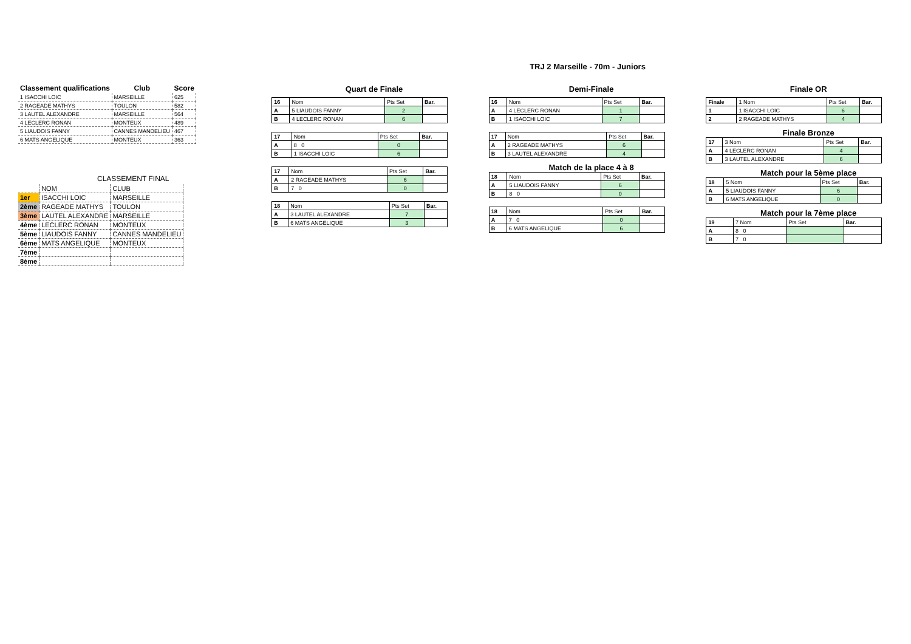TRJ 2 Marseille - 70m - Juniors
| Classement qualifications | Club | Score |
| --- | --- | --- |
| 1 ISACCHI LOIC | MARSEILLE | 625 |
| 2 RAGEADE MATHYS | TOULON | 582 |
| 3 LAUTEL ALEXANDRE | MARSEILLE | 564 |
| 4 LECLERC RONAN | MONTEUX | 489 |
| 5 LIAUDOIS FANNY | CANNES MANDELIEU | 467 |
| 6 MATS ANGELIQUE | MONTEUX | 363 |
CLASSEMENT FINAL
| | NOM | CLUB |
| 1er | ISACCHI LOIC | MARSEILLE |
| 2ème | RAGEADE MATHYS | TOULON |
| 3ème | LAUTEL ALEXANDRE | MARSEILLE |
| 4ème | LECLERC RONAN | MONTEUX |
| 5ème | LIAUDOIS FANNY | CANNES MANDELIEU |
| 6ème | MATS ANGELIQUE | MONTEUX |
| 7ème | | |
| 8ème | | |
Quart de Finale
| 16 | Nom | Pts Set | Bar. |
| A | 5 LIAUDOIS FANNY | 2 | |
| B | 4 LECLERC RONAN | 6 | |
| 17 | Nom | Pts Set | Bar. |
| A | 8 0 | 0 | |
| B | 1 ISACCHI LOIC | 6 | |
| 17 | Nom | Pts Set | Bar. |
| A | 2 RAGEADE MATHYS | 6 | |
| B | 7 0 | 0 | |
| 18 | Nom | Pts Set | Bar. |
| A | 3 LAUTEL ALEXANDRE | 7 | |
| B | 6 MATS ANGELIQUE | 3 | |
Demi-Finale
| 16 | Nom | Pts Set | Bar. |
| A | 4 LECLERC RONAN | 1 | |
| B | 1 ISACCHI LOIC | 7 | |
| 17 | Nom | Pts Set | Bar. |
| A | 2 RAGEADE MATHYS | 6 | |
| B | 3 LAUTEL ALEXANDRE | 4 | |
Match de la place 4 à 8
| 18 | Nom | Pts Set | Bar. |
| A | 5 LIAUDOIS FANNY | 6 | |
| B | 8 0 | 0 | |
| 18 | Nom | Pts Set | Bar. |
| A | 7 0 | 0 | |
| B | 6 MATS ANGELIQUE | 6 | |
Finale OR
| Finale | 1 Nom | Pts Set | Bar. |
| 1 | 1 ISACCHI LOIC | 6 | |
| 2 | 2 RAGEADE MATHYS | 4 | |
Finale Bronze
| 17 | 3 Nom | Pts Set | Bar. |
| A | 4 LECLERC RONAN | 4 | |
| B | 3 LAUTEL ALEXANDRE | 6 | |
Match pour la 5ème place
| 18 | 5 Nom | Pts Set | Bar. |
| A | 5 LIAUDOIS FANNY | 6 | |
| B | 6 MATS ANGELIQUE | 0 | |
Match pour la 7ème place
| 19 | 7 Nom | Pts Set | Bar. |
| A | 8 0 | | |
| B | 7 0 | | |